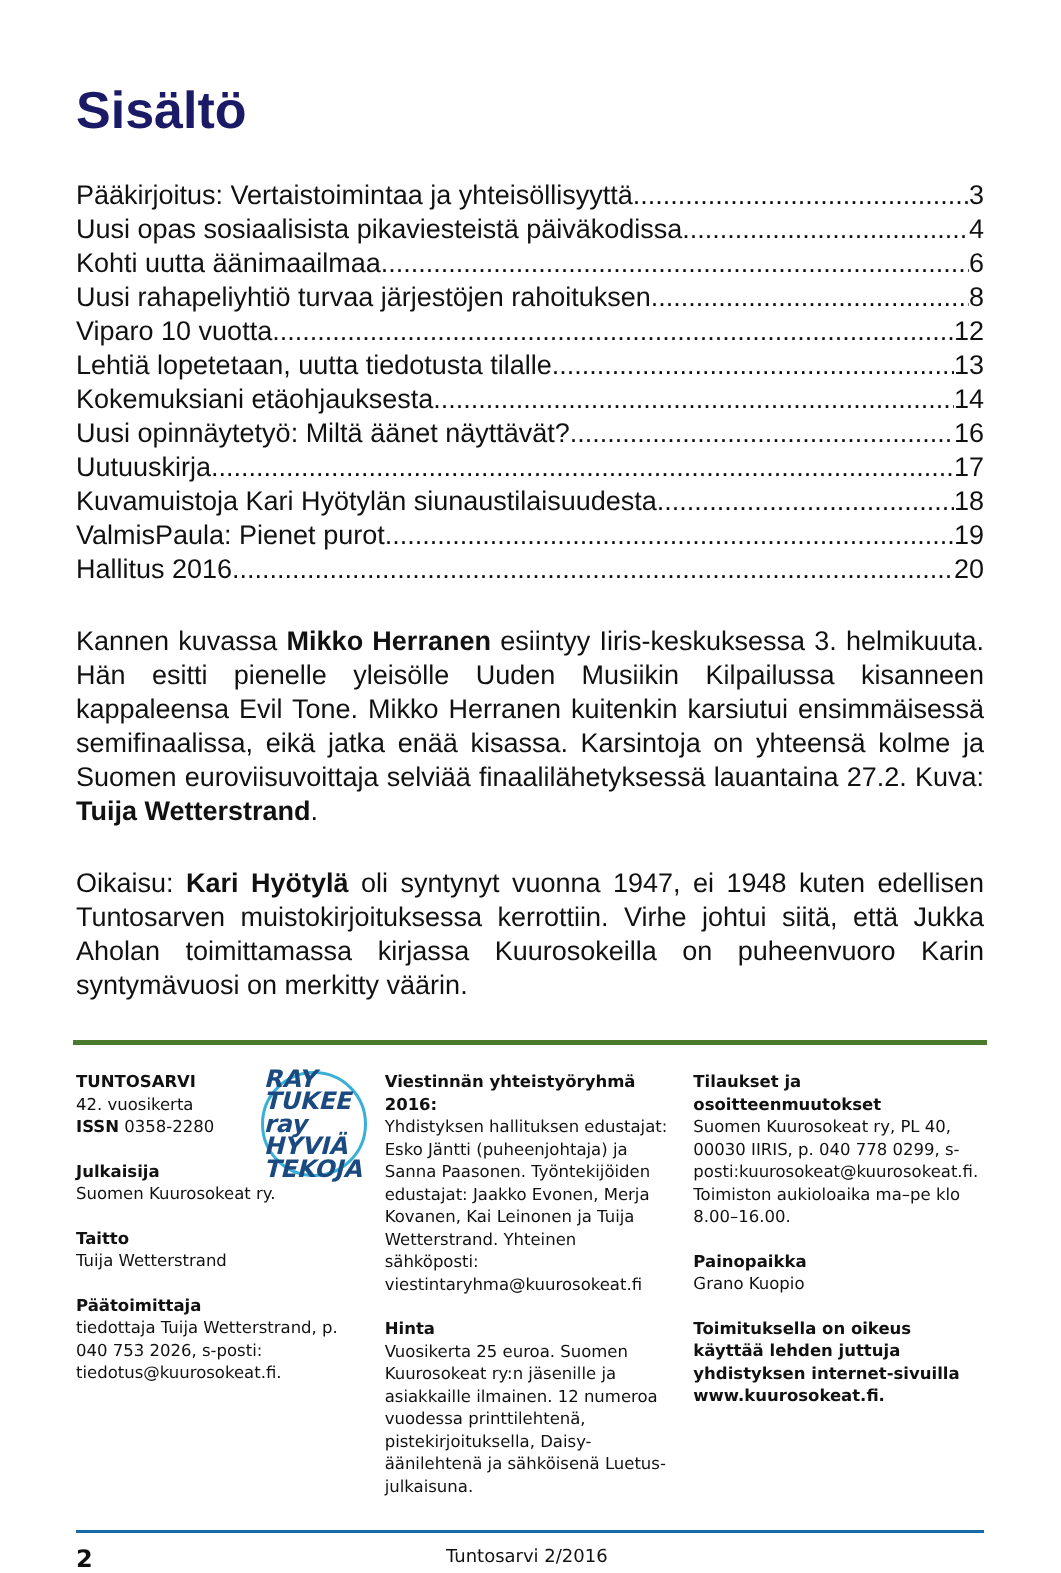Sisältö
Pääkirjoitus: Vertaistoimintaa ja yhteisöllisyyttä 3
Uusi opas sosiaalisista pikaviesteistä päiväkodissa 4
Kohti uutta äänimaailmaa 6
Uusi rahapeliyhtiö turvaa järjestöjen rahoituksen 8
Viparo 10 vuotta 12
Lehtiä lopetetaan, uutta tiedotusta tilalle 13
Kokemuksiani etäohjauksesta 14
Uusi opinnäytetyö: Miltä äänet näyttävät? 16
Uutuuskirja 17
Kuvamuistoja Kari Hyötylän siunaustilaisuudesta 18
ValmisPaula: Pienet purot 19
Hallitus 2016 20
Kannen kuvassa Mikko Herranen esiintyy Iiris-keskuksessa 3. helmikuuta. Hän esitti pienelle yleisölle Uuden Musiikin Kilpailussa kisanneen kappaleensa Evil Tone. Mikko Herranen kuitenkin karsiutui ensimmäisessä semifinaalissa, eikä jatka enää kisassa. Karsintoja on yhteensä kolme ja Suomen euroviisuvoittaja selviää finaalilähetyksessä lauantaina 27.2. Kuva: Tuija Wetterstrand.
Oikaisu: Kari Hyötylä oli syntynyt vuonna 1947, ei 1948 kuten edellisen Tuntosarven muistokirjoituksessa kerrottiin. Virhe johtui siitä, että Jukka Aholan toimittamassa kirjassa Kuurosokeilla on puheenvuoro Karin syntymävuosi on merkitty väärin.
RAY TUKEE ray HYVIÄ TEKOJA
TUNTOSARVI
42. vuosikerta
ISSN 0358-2280
Julkaisija
Suomen Kuurosokeat ry.
Taitto
Tuija Wetterstrand
Päätoimittaja
tiedottaja Tuija Wetterstrand, p. 040 753 2026, s-posti: tiedotus@kuurosokeat.fi.
Viestinnän yhteistyöryhmä 2016:
Yhdistyksen hallituksen edustajat: Esko Jäntti (puheenjohtaja) ja Sanna Paasonen. Työntekijöiden edustajat: Jaakko Evonen, Merja Kovanen, Kai Leinonen ja Tuija Wetterstrand. Yhteinen sähköposti: viestintaryhma@kuurosokeat.fi
Hinta
Vuosikerta 25 euroa. Suomen Kuurosokeat ry:n jäsenille ja asiakkaille ilmainen. 12 numeroa vuodessa printtilehtenä, pistekirjoituksella, Daisy-äänilehtenä ja sähköisenä Luetus-julkaisuna.
Tilaukset ja osoitteenmuutokset
Suomen Kuurosokeat ry, PL 40, 00030 IIRIS, p. 040 778 0299, s-posti:kuurosokeat@kuurosokeat.fi. Toimiston aukioloaika ma–pe klo 8.00–16.00.
Painopaikka
Grano Kuopio
Toimituksella on oikeus käyttää lehden juttuja yhdistyksen internet-sivuilla www.kuurosokeat.fi.
2 Tuntosarvi 2/2016